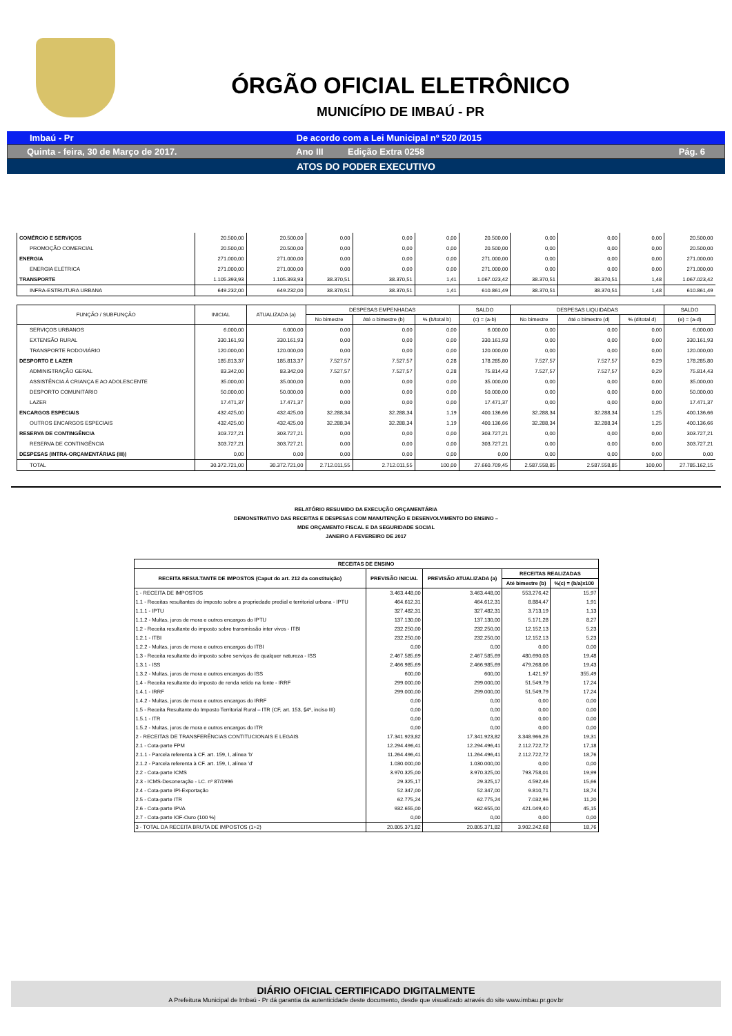ÓRGÃO OFICIAL ELETRÔNICO
MUNICÍPIO DE IMBAÚ - PR
Imbaú - Pr De acordo com a Lei Municipal nº 520 /2015
Quinta - feira, 30 de Março de 2017. Ano III Edição Extra 0258 Pág. 6
ATOS DO PODER EXECUTIVO
| COMÉRCIO E SERVIÇOS | 20.500,00 | 20.500,00 | 0,00 | 0,00 | 0,00 | 20.500,00 | 0,00 | 0,00 | 0,00 | 20.500,00 |
| PROMOÇÃO COMERCIAL | 20.500,00 | 20.500,00 | 0,00 | 0,00 | 0,00 | 20.500,00 | 0,00 | 0,00 | 0,00 | 20.500,00 |
| ENERGIA | 271.000,00 | 271.000,00 | 0,00 | 0,00 | 0,00 | 271.000,00 | 0,00 | 0,00 | 0,00 | 271.000,00 |
| ENERGIA ELÉTRICA | 271.000,00 | 271.000,00 | 0,00 | 0,00 | 0,00 | 271.000,00 | 0,00 | 0,00 | 0,00 | 271.000,00 |
| TRANSPORTE | 1.105.393,93 | 1.105.393,93 | 38.370,51 | 38.370,51 | 1,41 | 1.067.023,42 | 38.370,51 | 38.370,51 | 1,48 | 1.067.023,42 |
| INFRA-ESTRUTURA URBANA | 649.232,00 | 649.232,00 | 38.370,51 | 38.370,51 | 1,41 | 610.861,49 | 38.370,51 | 38.370,51 | 1,48 | 610.861,49 |
| FUNÇÃO / SUBFUNÇÃO | INICIAL | ATUALIZADA (a) | DESPESAS EMPENHADAS | | | SALDO | DESPESAS LIQUIDADAS | | | SALDO |
| | | | No bimestre | Até o bimestre (b) | % (b/total b) | (c) = (a-b) | No bimestre | Até o bimestre (d) | % (d/total d) | (e) = (a-d) |
| SERVIÇOS URBANOS | 6.000,00 | 6.000,00 | 0,00 | 0,00 | 0,00 | 6.000,00 | 0,00 | 0,00 | 0,00 | 6.000,00 |
| EXTENSÃO RURAL | 330.161,93 | 330.161,93 | 0,00 | 0,00 | 0,00 | 330.161,93 | 0,00 | 0,00 | 0,00 | 330.161,93 |
| TRANSPORTE RODOVIÁRIO | 120.000,00 | 120.000,00 | 0,00 | 0,00 | 0,00 | 120.000,00 | 0,00 | 0,00 | 0,00 | 120.000,00 |
| DESPORTO E LAZER | 185.813,37 | 185.813,37 | 7.527,57 | 7.527,57 | 0,28 | 178.285,80 | 7.527,57 | 7.527,57 | 0,29 | 178.285,80 |
| ADMINISTRAÇÃO GERAL | 83.342,00 | 83.342,00 | 7.527,57 | 7.527,57 | 0,28 | 75.814,43 | 7.527,57 | 7.527,57 | 0,29 | 75.814,43 |
| ASSISTÊNCIA À CRIANÇA E AO ADOLESCENTE | 35.000,00 | 35.000,00 | 0,00 | 0,00 | 0,00 | 35.000,00 | 0,00 | 0,00 | 0,00 | 35.000,00 |
| DESPORTO COMUNITÁRIO | 50.000,00 | 50.000,00 | 0,00 | 0,00 | 0,00 | 50.000,00 | 0,00 | 0,00 | 0,00 | 50.000,00 |
| LAZER | 17.471,37 | 17.471,37 | 0,00 | 0,00 | 0,00 | 17.471,37 | 0,00 | 0,00 | 0,00 | 17.471,37 |
| ENCARGOS ESPECIAIS | 432.425,00 | 432.425,00 | 32.288,34 | 32.288,34 | 1,19 | 400.136,66 | 32.288,34 | 32.288,34 | 1,25 | 400.136,66 |
| OUTROS ENCARGOS ESPECIAIS | 432.425,00 | 432.425,00 | 32.288,34 | 32.288,34 | 1,19 | 400.136,66 | 32.288,34 | 32.288,34 | 1,25 | 400.136,66 |
| RESERVA DE CONTINGÊNCIA | 303.727,21 | 303.727,21 | 0,00 | 0,00 | 0,00 | 303.727,21 | 0,00 | 0,00 | 0,00 | 303.727,21 |
| RESERVA DE CONTINGÊNCIA | 303.727,21 | 303.727,21 | 0,00 | 0,00 | 0,00 | 303.727,21 | 0,00 | 0,00 | 0,00 | 303.727,21 |
| DESPESAS (INTRA-ORÇAMENTÁRIAS (III)) | 0,00 | 0,00 | 0,00 | 0,00 | 0,00 | 0,00 | 0,00 | 0,00 | 0,00 | 0,00 |
| TOTAL | 30.372.721,00 | 30.372.721,00 | 2.712.011,55 | 2.712.011,55 | 100,00 | 27.660.709,45 | 2.587.558,85 | 2.587.558,85 | 100,00 | 27.785.162,15 |
RELATÓRIO RESUMIDO DA EXECUÇÃO ORÇAMENTÁRIA
DEMONSTRATIVO DAS RECEITAS E DESPESAS COM MANUTENÇÃO E DESENVOLVIMENTO DO ENSINO –
MDE ORÇAMENTO FISCAL E DA SEGURIDADE SOCIAL
JANEIRO A FEVEREIRO DE 2017
| RECEITAS DE ENSINO | | | | |
| --- | --- | --- | --- | --- |
| RECEITA RESULTANTE DE IMPOSTOS (Caput do art. 212 da constituição) | PREVISÃO INICIAL | PREVISÃO ATUALIZADA (a) | RECEITAS REALIZADAS | |
| | | | Até bimestre (b) | %(c) = (b/a)x100 |
| 1 - RECEITA DE IMPOSTOS | 3.463.448,00 | 3.463.448,00 | 553.276,42 | 15,97 |
| 1.1 - Receitas resultantes do imposto sobre a propriedade predial e territorial urbana - IPTU | 464.612,31 | 464.612,31 | 8.884,47 | 1,91 |
| 1.1.1 - IPTU | 327.482,31 | 327.482,31 | 3.713,19 | 1,13 |
| 1.1.2 - Multas, juros de mora e outros encargos do IPTU | 137.130,00 | 137.130,00 | 5.171,28 | 8,27 |
| 1.2 - Receita resultante do imposto sobre transmissão inter vivos - ITBI | 232.250,00 | 232.250,00 | 12.152,13 | 5,23 |
| 1.2.1 - ITBI | 232.250,00 | 232.250,00 | 12.152,13 | 5,23 |
| 1.2.2 - Multas, juros de mora e outros encargos do ITBI | 0,00 | 0,00 | 0,00 | 0,00 |
| 1.3 - Receita resultante do imposto sobre serviços de qualquer natureza - ISS | 2.467.585,69 | 2.467.585,69 | 480.690,03 | 19,48 |
| 1.3.1 - ISS | 2.466.985,69 | 2.466.985,69 | 479.268,06 | 19,43 |
| 1.3.2 - Multas, juros de mora e outros encargos do ISS | 600,00 | 600,00 | 1.421,97 | 355,49 |
| 1.4 - Receita resultante do imposto de renda retido na fonte - IRRF | 299.000,00 | 299.000,00 | 51.549,79 | 17,24 |
| 1.4.1 - IRRF | 299.000,00 | 299.000,00 | 51.549,79 | 17,24 |
| 1.4.2 - Multas, juros de mora e outros encargos do IRRF | 0,00 | 0,00 | 0,00 | 0,00 |
| 1.5 - Receita Resultante do Imposto Territorial Rural – ITR (CF, art. 153, §4º, inciso III) | 0,00 | 0,00 | 0,00 | 0,00 |
| 1.5.1 - ITR | 0,00 | 0,00 | 0,00 | 0,00 |
| 1.5.2 - Multas, juros de mora e outros encargos do ITR | 0,00 | 0,00 | 0,00 | 0,00 |
| 2 - RECEITAS DE TRANSFERÊNCIAS CONTITUCIONAIS E LEGAIS | 17.341.923,82 | 17.341.923,82 | 3.348.966,26 | 19,31 |
| 2.1 - Cota-parte FPM | 12.294.496,41 | 12.294.496,41 | 2.112.722,72 | 17,18 |
| 2.1.1 - Parcela referenta à CF. art. 159, I, alínea 'b' | 11.264.496,41 | 11.264.496,41 | 2.112.722,72 | 18,76 |
| 2.1.2 - Parcela referenta à CF. art. 159, I, alínea 'd' | 1.030.000,00 | 1.030.000,00 | 0,00 | 0,00 |
| 2.2 - Cota-parte ICMS | 3.970.325,00 | 3.970.325,00 | 793.758,01 | 19,99 |
| 2.3 - ICMS-Desoneração - LC. nº 87/1996 | 29.325,17 | 29.325,17 | 4.592,46 | 15,66 |
| 2.4 - Cota-parte IPI-Exportação | 52.347,00 | 52.347,00 | 9.810,71 | 18,74 |
| 2.5 - Cota-parte ITR | 62.775,24 | 62.775,24 | 7.032,96 | 11,20 |
| 2.6 - Cota-parte IPVA | 932.655,00 | 932.655,00 | 421.049,40 | 45,15 |
| 2.7 - Cota-parte IOF-Ouro (100 %) | 0,00 | 0,00 | 0,00 | 0,00 |
| 3 - TOTAL DA RECEITA BRUTA DE IMPOSTOS (1+2) | 20.805.371,82 | 20.805.371,82 | 3.902.242,68 | 18,76 |
DIÁRIO OFICIAL CERTIFICADO DIGITALMENTE
A Prefeitura Municipal de Imbaú - Pr dá garantia da autenticidade deste documento, desde que visualizado através do site www.imbau.pr.gov.br